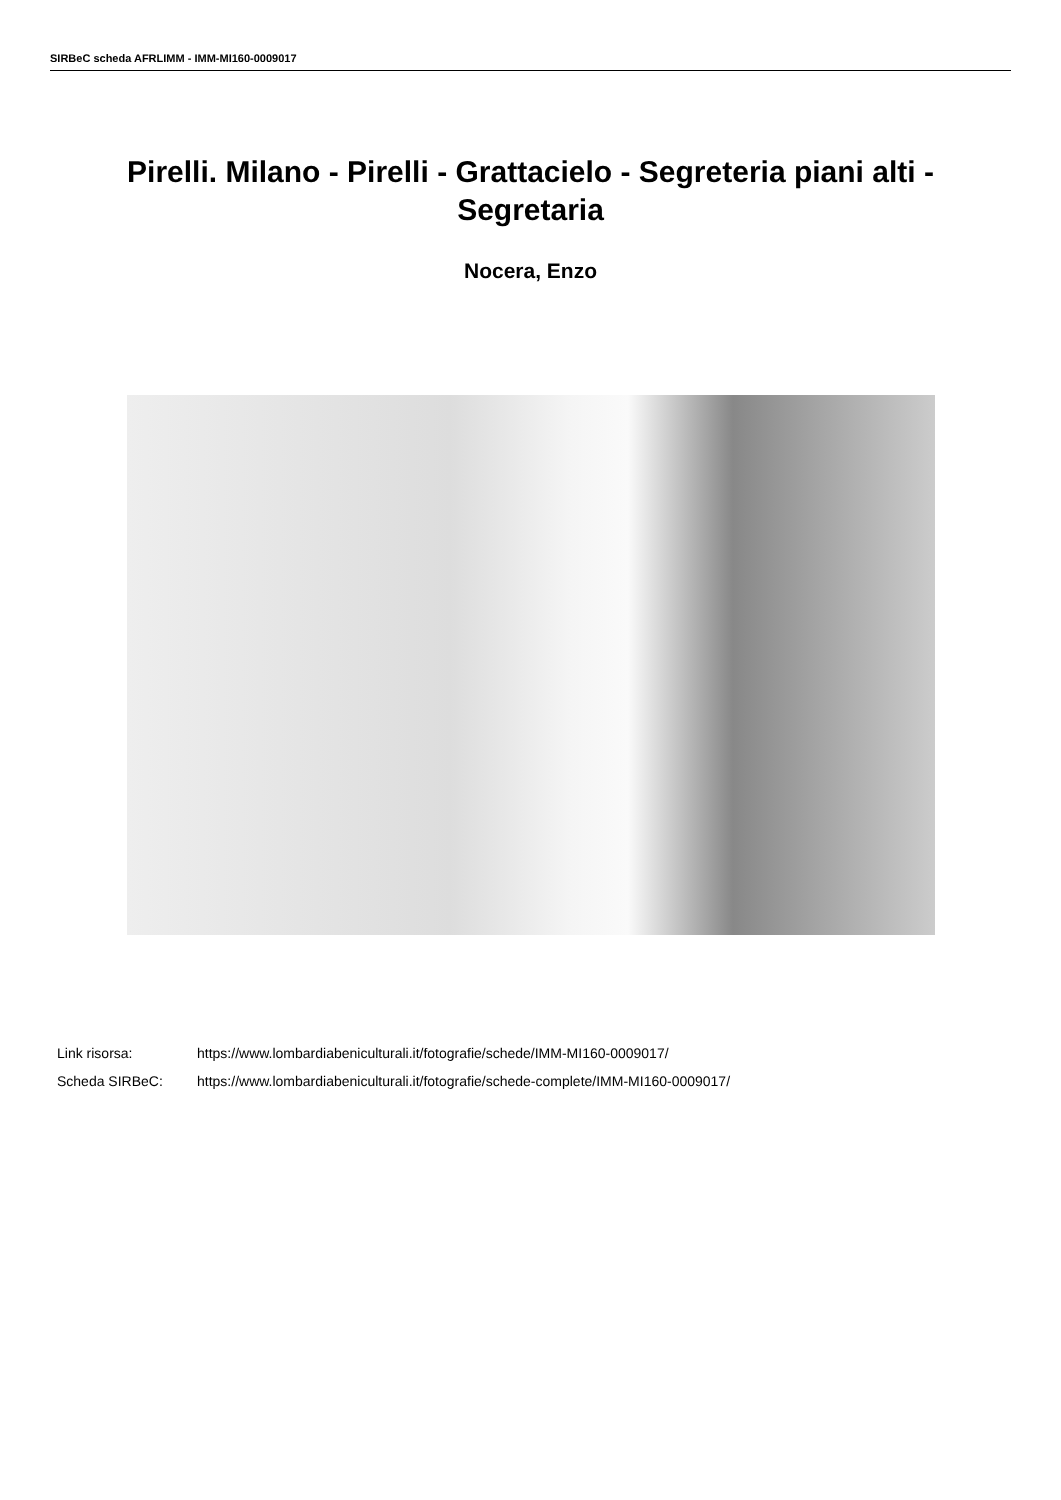SIRBeC scheda AFRLIMM - IMM-MI160-0009017
Pirelli. Milano - Pirelli - Grattacielo - Segreteria piani alti - Segretaria
Nocera, Enzo
Link risorsa: https://www.lombardiabeniculturali.it/fotografie/schede/IMM-MI160-0009017/
Scheda SIRBeC: https://www.lombardiabeniculturali.it/fotografie/schede-complete/IMM-MI160-0009017/